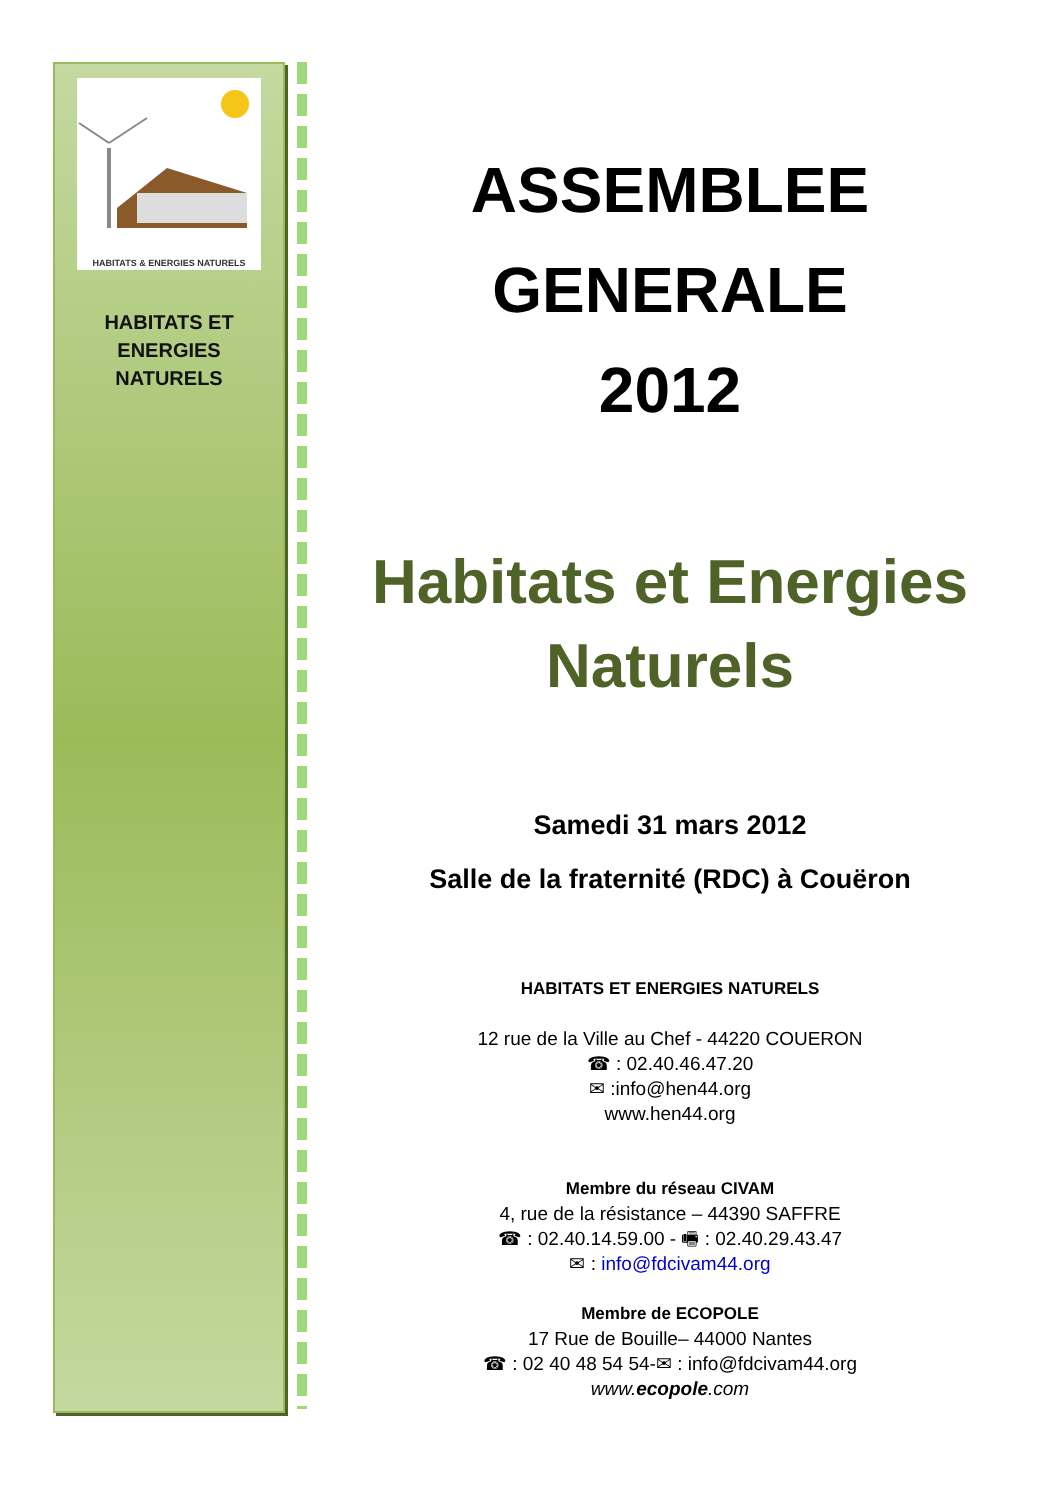HABITATS & ENERGIES NATURELS
HABITATS ET
ENERGIES
NATURELS
ASSEMBLEE
GENERALE
2012
Habitats et Energies Naturels
Samedi 31 mars 2012
Salle de la fraternité (RDC) à Couëron
HABITATS ET ENERGIES NATURELS
12 rue de la Ville au Chef - 44220 COUERON
☎ : 02.40.46.47.20
✉ :info@hen44.org
www.hen44.org
Membre du réseau CIVAM
4, rue de la résistance – 44390 SAFFRE
☎ : 02.40.14.59.00 - 🖷 : 02.40.29.43.47
✉ : info@fdcivam44.org
Membre de ECOPOLE
17 Rue de Bouille– 44000 Nantes
☎ : 02 40 48 54 54-✉ : info@fdcivam44.org
www.ecopole.com